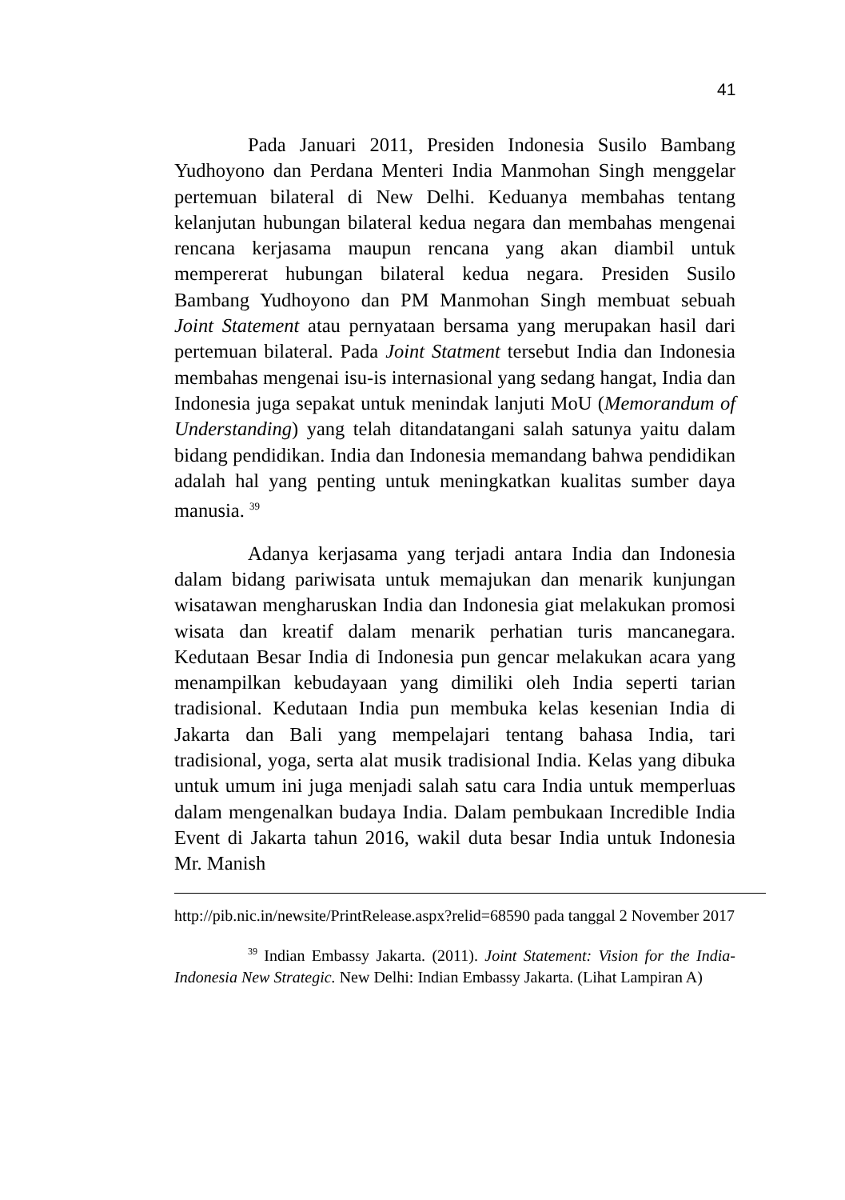41
Pada Januari 2011, Presiden Indonesia Susilo Bambang Yudhoyono dan Perdana Menteri India Manmohan Singh menggelar pertemuan bilateral di New Delhi. Keduanya membahas tentang kelanjutan hubungan bilateral kedua negara dan membahas mengenai rencana kerjasama maupun rencana yang akan diambil untuk mempererat hubungan bilateral kedua negara. Presiden Susilo Bambang Yudhoyono dan PM Manmohan Singh membuat sebuah Joint Statement atau pernyataan bersama yang merupakan hasil dari pertemuan bilateral. Pada Joint Statment tersebut India dan Indonesia membahas mengenai isu-is internasional yang sedang hangat, India dan Indonesia juga sepakat untuk menindak lanjuti MoU (Memorandum of Understanding) yang telah ditandatangani salah satunya yaitu dalam bidang pendidikan. India dan Indonesia memandang bahwa pendidikan adalah hal yang penting untuk meningkatkan kualitas sumber daya manusia. <sup>39</sup>
Adanya kerjasama yang terjadi antara India dan Indonesia dalam bidang pariwisata untuk memajukan dan menarik kunjungan wisatawan mengharuskan India dan Indonesia giat melakukan promosi wisata dan kreatif dalam menarik perhatian turis mancanegara. Kedutaan Besar India di Indonesia pun gencar melakukan acara yang menampilkan kebudayaan yang dimiliki oleh India seperti tarian tradisional. Kedutaan India pun membuka kelas kesenian India di Jakarta dan Bali yang mempelajari tentang bahasa India, tari tradisional, yoga, serta alat musik tradisional India. Kelas yang dibuka untuk umum ini juga menjadi salah satu cara India untuk memperluas dalam mengenalkan budaya India. Dalam pembukaan Incredible India Event di Jakarta tahun 2016, wakil duta besar India untuk Indonesia Mr. Manish
http://pib.nic.in/newsite/PrintRelease.aspx?relid=68590 pada tanggal 2 November 2017
<sup>39</sup> Indian Embassy Jakarta. (2011). Joint Statement: Vision for the India-Indonesia New Strategic. New Delhi: Indian Embassy Jakarta. (Lihat Lampiran A)